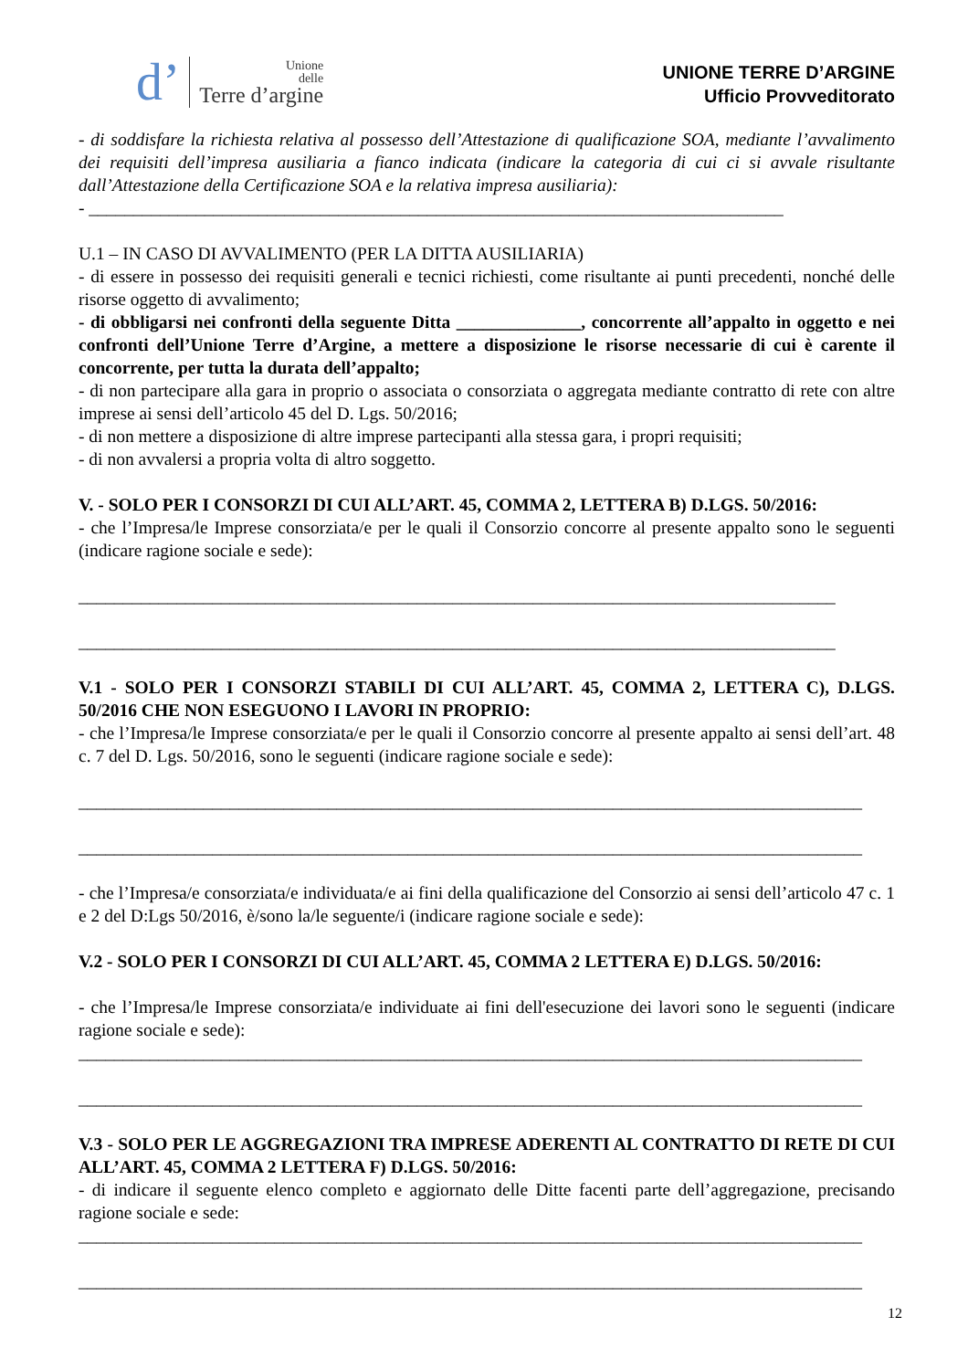d’ Unione
delle
Terre d’argine
UNIONE TERRE D’ARGINE
Ufficio Provveditorato
- di soddisfare la richiesta relativa al possesso dell’Attestazione di qualificazione SOA, mediante l’avvalimento dei requisiti dell’impresa ausiliaria a fianco indicata (indicare la categoria di cui ci si avvale risultante dall’Attestazione della Certificazione SOA e la relativa impresa ausiliaria):
- ______________________________________________________________________________
U.1 – IN CASO DI AVVALIMENTO (PER LA DITTA AUSILIARIA)
- di essere in possesso dei requisiti generali e tecnici richiesti, come risultante ai punti precedenti, nonché delle risorse oggetto di avvalimento;
- di obbligarsi nei confronti della seguente Ditta ______________, concorrente all’appalto in oggetto e nei confronti dell’Unione Terre d’Argine, a mettere a disposizione le risorse necessarie di cui è carente il concorrente, per tutta la durata dell’appalto;
- di non partecipare alla gara in proprio o associata o consorziata o aggregata mediante contratto di rete con altre imprese ai sensi dell’articolo 45 del D. Lgs. 50/2016;
- di non mettere a disposizione di altre imprese partecipanti alla stessa gara, i propri requisiti;
- di non avvalersi a propria volta di altro soggetto.
V. - SOLO PER I CONSORZI DI CUI ALL’ART. 45, COMMA 2, LETTERA B) D.LGS. 50/2016:
- che l’Impresa/le Imprese consorziata/e per le quali il Consorzio concorre al presente appalto sono le seguenti (indicare ragione sociale e sede):
_____________________________________________________________________________________
_____________________________________________________________________________________
V.1 - SOLO PER I CONSORZI STABILI DI CUI ALL’ART. 45, COMMA 2, LETTERA C), D.LGS. 50/2016 CHE NON ESEGUONO I LAVORI IN PROPRIO:
- che l’Impresa/le Imprese consorziata/e per le quali il Consorzio concorre al presente appalto ai sensi dell’art. 48 c. 7 del D. Lgs. 50/2016, sono le seguenti (indicare ragione sociale e sede):
________________________________________________________________________________________
________________________________________________________________________________________
- che l’Impresa/e consorziata/e individuata/e ai fini della qualificazione del Consorzio ai sensi dell’articolo 47 c. 1 e 2 del D:Lgs 50/2016, è/sono la/le seguente/i (indicare ragione sociale e sede):
V.2 - SOLO PER I CONSORZI DI CUI ALL’ART. 45, COMMA 2 LETTERA E) D.LGS. 50/2016:
- che l’Impresa/le Imprese consorziata/e individuate ai fini dell'esecuzione dei lavori sono le seguenti (indicare ragione sociale e sede):
________________________________________________________________________________________
________________________________________________________________________________________
V.3 - SOLO PER LE AGGREGAZIONI TRA IMPRESE ADERENTI AL CONTRATTO DI RETE DI CUI ALL’ART. 45, COMMA 2 LETTERA F) D.LGS. 50/2016:
- di indicare il seguente elenco completo e aggiornato delle Ditte facenti parte dell’aggregazione, precisando ragione sociale e sede:
________________________________________________________________________________________
________________________________________________________________________________________
12